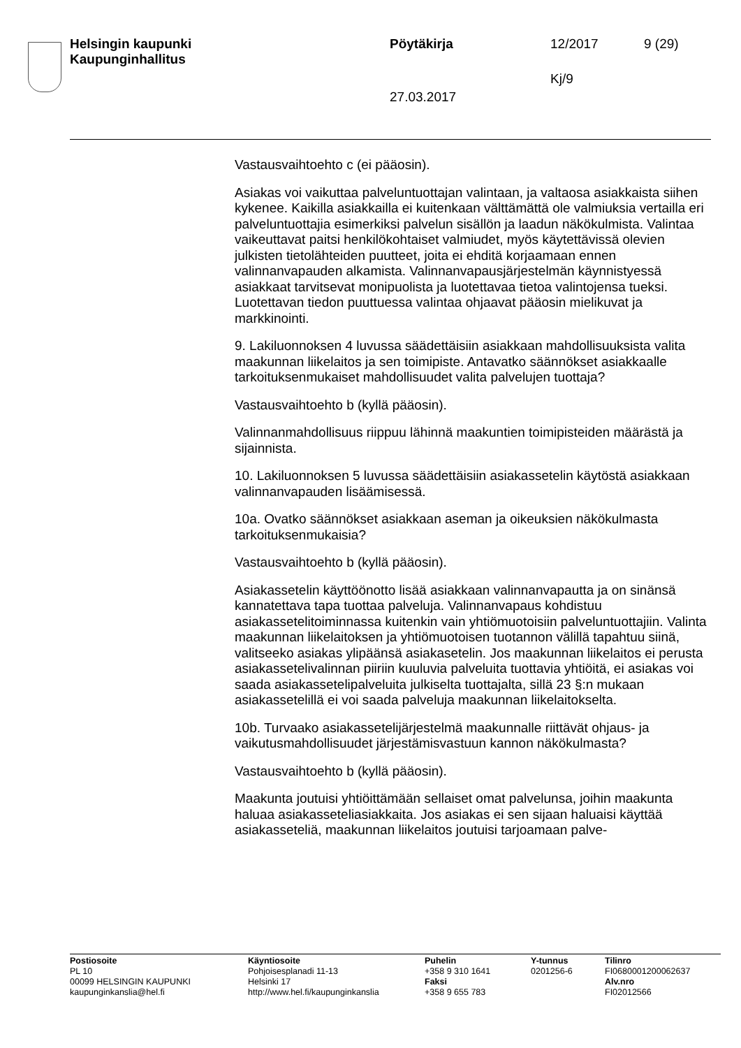Helsingin kaupunki
Kaupunginhallitus
Pöytäkirja 12/2017 9 (29)
Kj/9
27.03.2017
Vastausvaihtoehto c (ei pääosin).
Asiakas voi vaikuttaa palveluntuottajan valintaan, ja valtaosa asiakkaista siihen kykenee. Kaikilla asiakkailla ei kuitenkaan välttämättä ole valmiuksia vertailla eri palveluntuottajia esimerkiksi palvelun sisällön ja laadun näkökulmista. Valintaa vaikeuttavat paitsi henkilökohtaiset valmiudet, myös käytettävissä olevien julkisten tietolähteiden puutteet, joita ei ehditä korjaamaan ennen valinnanvapauden alkamista. Valinnanvapausjärjestelmän käynnistyessä asiakkaat tarvitsevat monipuolista ja luotettavaa tietoa valintojensa tueksi. Luotettavan tiedon puuttuessa valintaa ohjaavat pääosin mielikuvat ja markkinointi.
9. Lakiluonnoksen 4 luvussa säädettäisiin asiakkaan mahdollisuuksista valita maakunnan liikelaitos ja sen toimipiste. Antavatko säännökset asiakkaalle tarkoituksenmukaiset mahdollisuudet valita palvelujen tuottaja?
Vastausvaihtoehto b (kyllä pääosin).
Valinnanmahdollisuus riippuu lähinnä maakuntien toimipisteiden määrästä ja sijainnista.
10. Lakiluonnoksen 5 luvussa säädettäisiin asiakassetelin käytöstä asiakkaan valinnanvapauden lisäämisessä.
10a. Ovatko säännökset asiakkaan aseman ja oikeuksien näkökulmasta tarkoituksenmukaisia?
Vastausvaihtoehto b (kyllä pääosin).
Asiakassetelin käyttöönotto lisää asiakkaan valinnanvapautta ja on sinänsä kannatettava tapa tuottaa palveluja. Valinnanvapaus kohdistuu asiakassetelitoiminnassa kuitenkin vain yhtiömuotoisiin palveluntuottajiin. Valinta maakunnan liikelaitoksen ja yhtiömuotoisen tuotannon välillä tapahtuu siinä, valitseeko asiakas ylipäänsä asiakasetelin. Jos maakunnan liikelaitos ei perusta asiakassetelivalinnan piiriin kuuluvia palveluita tuottavia yhtiöitä, ei asiakas voi saada asiakassetelipalveluita julkiselta tuottajalta, sillä 23 §:n mukaan asiakassetelillä ei voi saada palveluja maakunnan liikelaitokselta.
10b. Turvaako asiakassetelijärjestelmä maakunnalle riittävät ohjaus- ja vaikutusmahdollisuudet järjestämisvastuun kannon näkökulmasta?
Vastausvaihtoehto b (kyllä pääosin).
Maakunta joutuisi yhtiöittämään sellaiset omat palvelunsa, joihin maakunta haluaa asiakasseteliasiakkaita. Jos asiakas ei sen sijaan haluaisi käyttää asiakasseteliä, maakunnan liikelaitos joutuisi tarjoamaan palve-
Postiosoite
PL 10
00099 HELSINGIN KAUPUNKI
kaupunginkanslia@hel.fi
Käyntiosoite
Pohjoisesplanadi 11-13
Helsinki 17
http://www.hel.fi/kaupunginkanslia
Puhelin
+358 9 310 1641
Faksi
+358 9 655 783
Y-tunnus
0201256-6
Tilinro
FI0680001200062637
Alv.nro
FI02012566